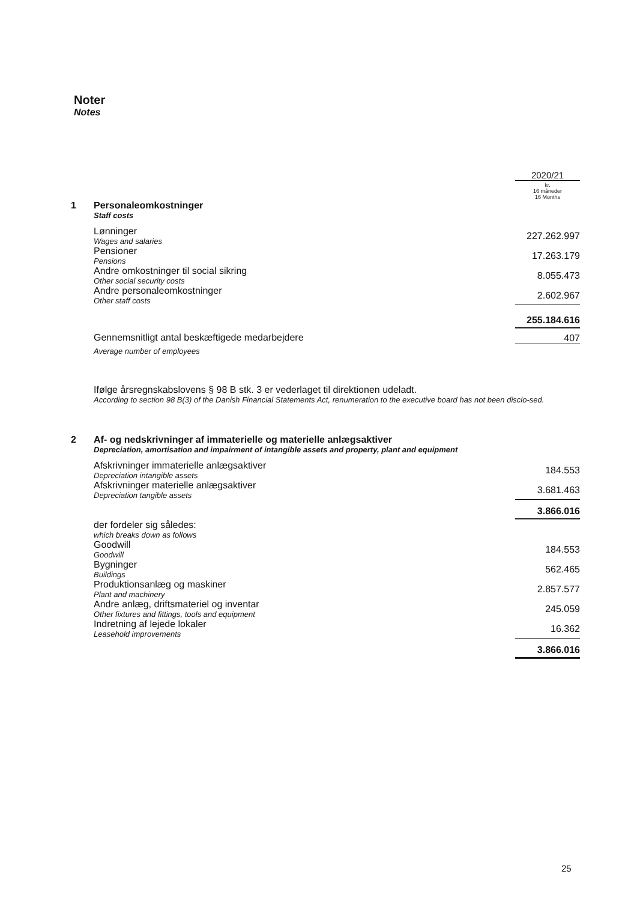Noter
Notes
| | | 2020/21 |
| 1 | Personaleomkostninger Staff costs | kr. 16 måneder 16 Months |
| | Lønninger Wages and salaries | 227.262.997 |
| | Pensioner Pensions | 17.263.179 |
| | Andre omkostninger til social sikring Other social security costs | 8.055.473 |
| | Andre personaleomkostninger Other staff costs | 2.602.967 |
| | | 255.184.616 |
| | Gennemsnitligt antal beskæftigede medarbejdere Average number of employees | 407 |
| | Ifølge årsregnskabslovens § 98 B stk. 3 er vederlaget til direktionen udeladt. According to section 98 B(3) of the Danish Financial Statements Act, renumeration to the executive board has not been disclo-sed. | |
| 2 | Af- og nedskrivninger af immaterielle og materielle anlægsaktiver Depreciation, amortisation and impairment of intangible assets and property, plant and equipment | |
| | Afskrivninger immaterielle anlægsaktiver Depreciation intangible assets | 184.553 |
| | Afskrivninger materielle anlægsaktiver Depreciation tangible assets | 3.681.463 |
| | | 3.866.016 |
| | der fordeler sig således: which breaks down as follows | |
| | Goodwill Goodwill | 184.553 |
| | Bygninger Buildings | 562.465 |
| | Produktionsanlæg og maskiner Plant and machinery | 2.857.577 |
| | Andre anlæg, driftsmateriel og inventar Other fixtures and fittings, tools and equipment | 245.059 |
| | Indretning af lejede lokaler Leasehold improvements | 16.362 |
| | | 3.866.016 |
25